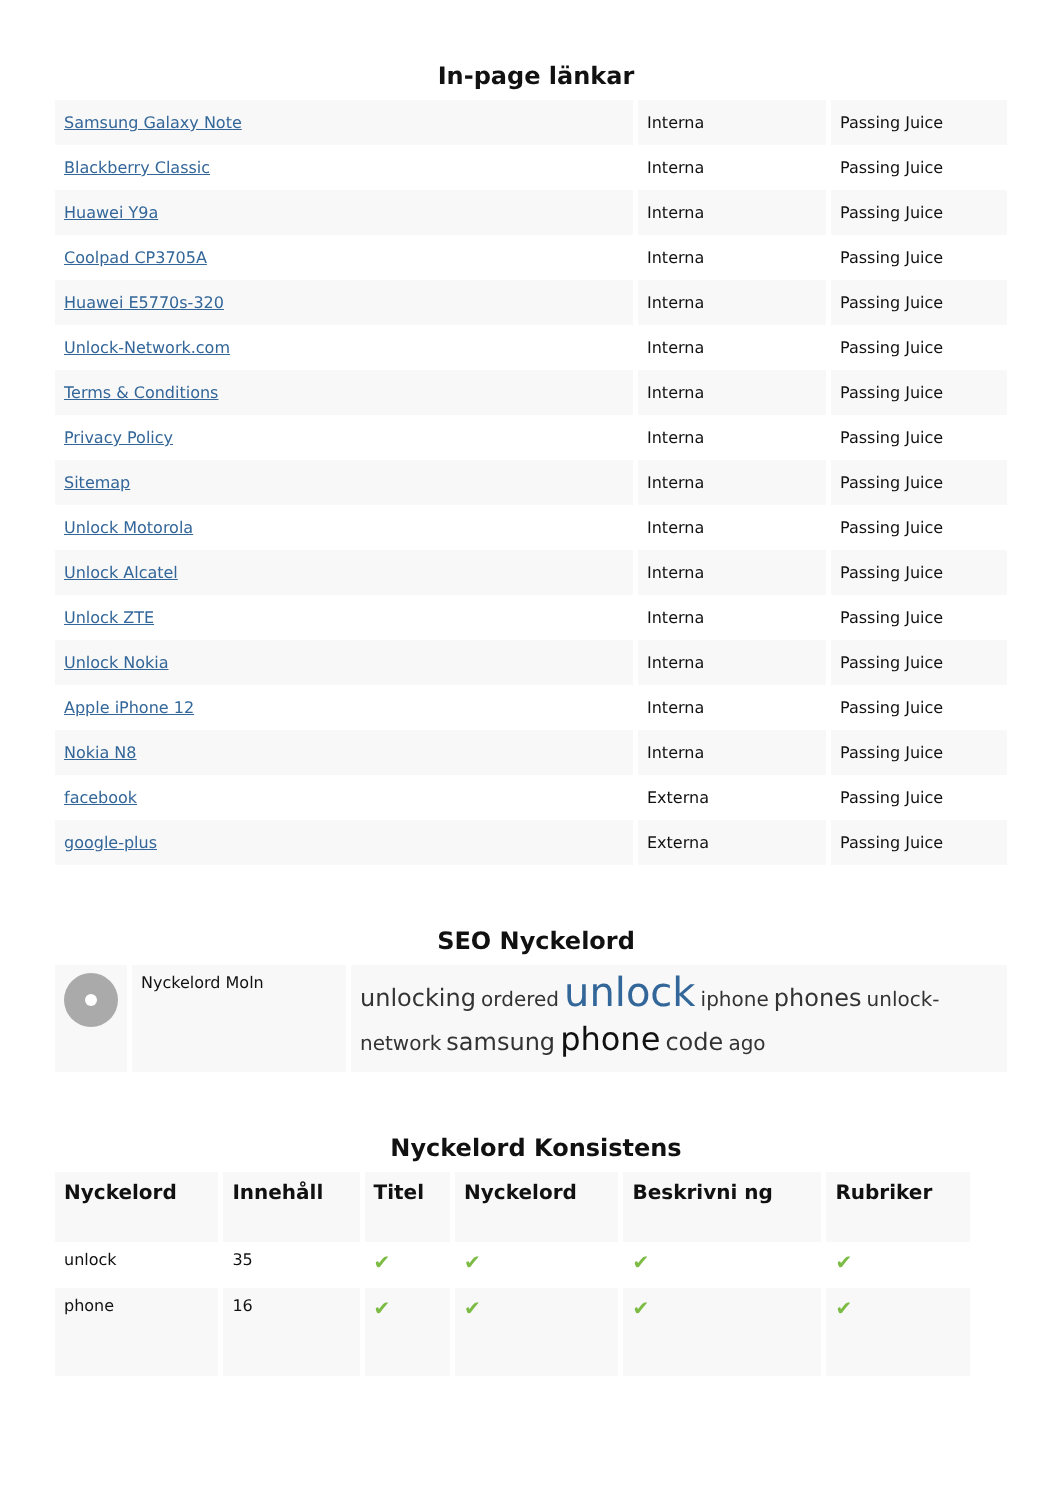In-page länkar
| Samsung Galaxy Note | Interna | Passing Juice |
| Blackberry Classic | Interna | Passing Juice |
| Huawei Y9a | Interna | Passing Juice |
| Coolpad CP3705A | Interna | Passing Juice |
| Huawei E5770s-320 | Interna | Passing Juice |
| Unlock-Network.com | Interna | Passing Juice |
| Terms & Conditions | Interna | Passing Juice |
| Privacy Policy | Interna | Passing Juice |
| Sitemap | Interna | Passing Juice |
| Unlock Motorola | Interna | Passing Juice |
| Unlock Alcatel | Interna | Passing Juice |
| Unlock ZTE | Interna | Passing Juice |
| Unlock Nokia | Interna | Passing Juice |
| Apple iPhone 12 | Interna | Passing Juice |
| Nokia N8 | Interna | Passing Juice |
| facebook | Externa | Passing Juice |
| google-plus | Externa | Passing Juice |
SEO Nyckelord
| | Nyckelord Moln | unlocking ordered unlock iphone phones unlock-network samsung phone code ago |
Nyckelord Konsistens
| Nyckelord | Innehåll | Titel | Nyckelord | Beskrivni ng | Rubriker |
| --- | --- | --- | --- | --- | --- |
| unlock | 35 | ✔ | ✔ | ✔ | ✔ |
| phone | 16 | ✔ | ✔ | ✔ | ✔ |